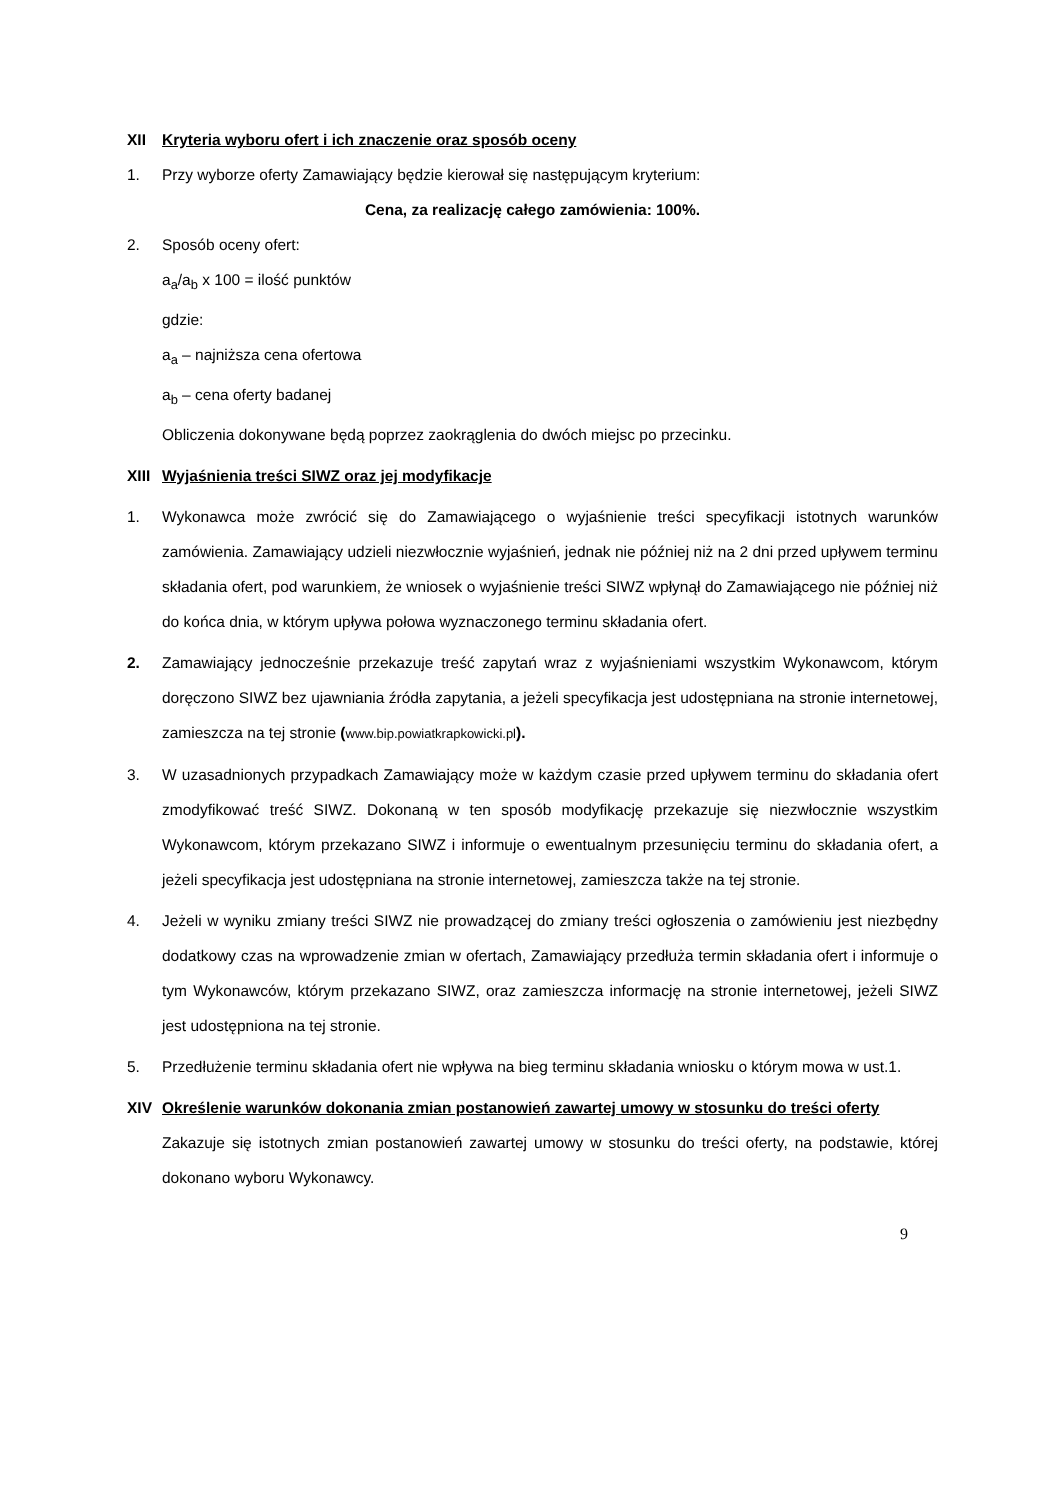XII Kryteria wyboru ofert i ich znaczenie oraz sposób oceny
1. Przy wyborze oferty Zamawiający będzie kierował się następującym kryterium:
Cena, za realizację całego zamówienia: 100%.
2. Sposób oceny ofert:
a<sub>a</sub>/a<sub>b</sub> x 100 = ilość punktów
gdzie:
a<sub>a</sub> – najniższa cena ofertowa
a<sub>b</sub> – cena oferty badanej
Obliczenia dokonywane będą poprzez zaokrąglenia do dwóch miejsc po przecinku.
XIII
Wyjaśnienia treści SIWZ oraz jej modyfikacje
1. Wykonawca może zwrócić się do Zamawiającego o wyjaśnienie treści specyfikacji istotnych warunków zamówienia. Zamawiający udzieli niezwłocznie wyjaśnień, jednak nie później niż na 2 dni przed upływem terminu składania ofert, pod warunkiem, że wniosek o wyjaśnienie treści SIWZ wpłynął do Zamawiającego nie później niż do końca dnia, w którym upływa połowa wyznaczonego terminu składania ofert.
2. Zamawiający jednocześnie przekazuje treść zapytań wraz z wyjaśnieniami wszystkim Wykonawcom, którym doręczono SIWZ bez ujawniania źródła zapytania, a jeżeli specyfikacja jest udostępniana na stronie internetowej, zamieszcza na tej stronie (www.bip.powiatkrapkowicki.pl).
3. W uzasadnionych przypadkach Zamawiający może w każdym czasie przed upływem terminu do składania ofert zmodyfikować treść SIWZ. Dokonaną w ten sposób modyfikację przekazuje się niezwłocznie wszystkim Wykonawcom, którym przekazano SIWZ i informuje o ewentualnym przesunięciu terminu do składania ofert, a jeżeli specyfikacja jest udostępniana na stronie internetowej, zamieszcza także na tej stronie.
4. Jeżeli w wyniku zmiany treści SIWZ nie prowadzącej do zmiany treści ogłoszenia o zamówieniu jest niezbędny dodatkowy czas na wprowadzenie zmian w ofertach, Zamawiający przedłuża termin składania ofert i informuje o tym Wykonawców, którym przekazano SIWZ, oraz zamieszcza informację na stronie internetowej, jeżeli SIWZ jest udostępniona na tej stronie.
5. Przedłużenie terminu składania ofert nie wpływa na bieg terminu składania wniosku o którym mowa w ust.1.
XIV Określenie warunków dokonania zmian postanowień zawartej umowy w stosunku do treści oferty
Zakazuje się istotnych zmian postanowień zawartej umowy w stosunku do treści oferty, na podstawie, której dokonano wyboru Wykonawcy.
9